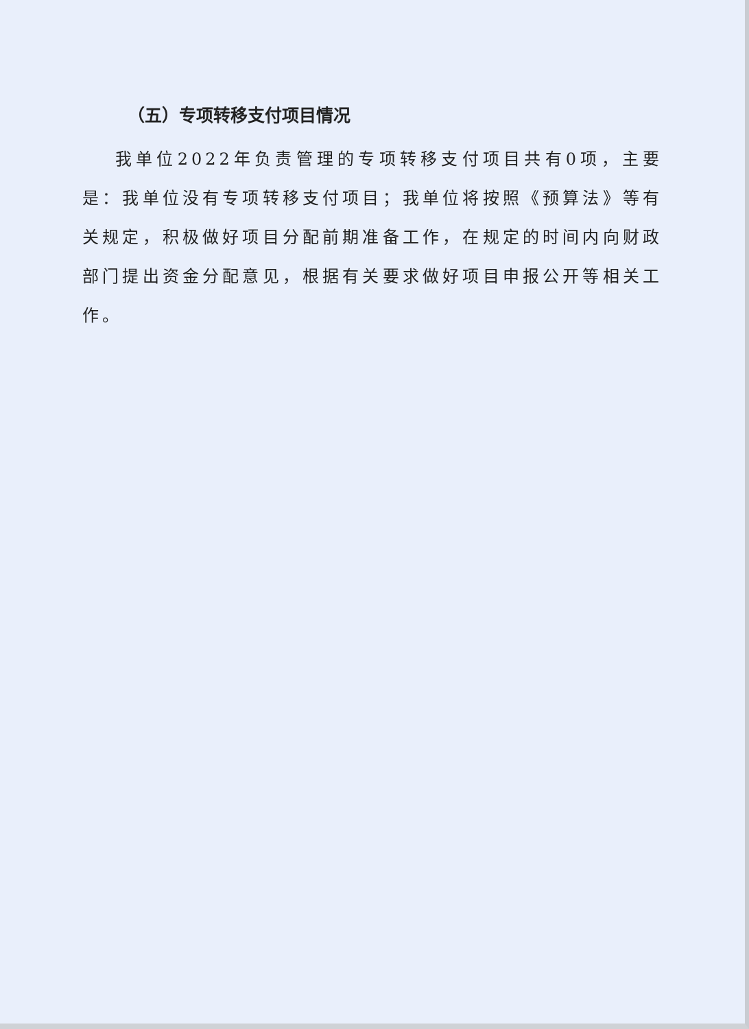（五）专项转移支付项目情况
我单位2022年负责管理的专项转移支付项目共有0项，主要是：我单位没有专项转移支付项目；我单位将按照《预算法》等有关规定，积极做好项目分配前期准备工作，在规定的时间内向财政部门提出资金分配意见，根据有关要求做好项目申报公开等相关工作。